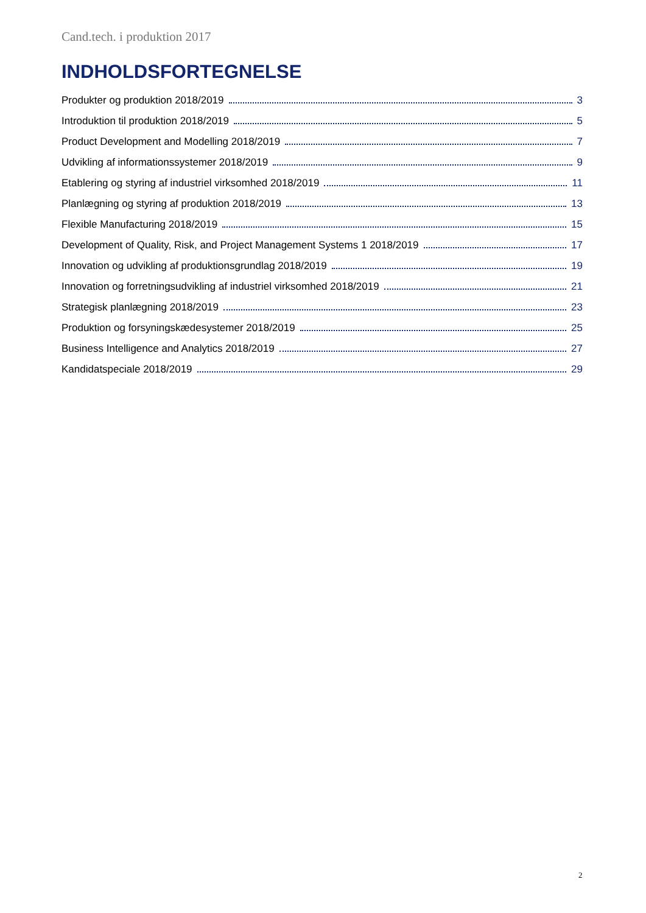Cand.tech. i produktion 2017
INDHOLDSFORTEGNELSE
Produkter og produktion 2018/2019 3
Introduktion til produktion 2018/2019 5
Product Development and Modelling 2018/2019 7
Udvikling af informationssystemer 2018/2019 9
Etablering og styring af industriel virksomhed 2018/2019 11
Planlægning og styring af produktion 2018/2019 13
Flexible Manufacturing 2018/2019 15
Development of Quality, Risk, and Project Management Systems 1 2018/2019 17
Innovation og udvikling af produktionsgrundlag 2018/2019 19
Innovation og forretningsudvikling af industriel virksomhed 2018/2019 21
Strategisk planlægning 2018/2019 23
Produktion og forsyningskædesystemer 2018/2019 25
Business Intelligence and Analytics 2018/2019 27
Kandidatspeciale 2018/2019 29
2